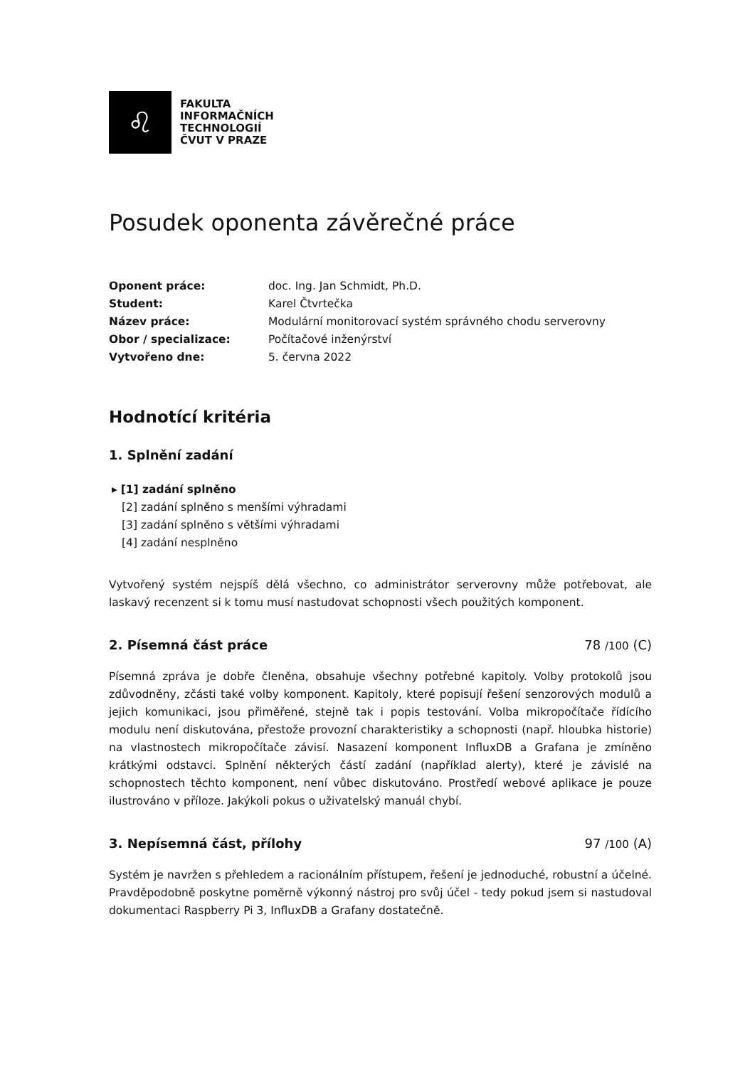♌
FAKULTA
INFORMAČNÍCH
TECHNOLOGIÍ
ČVUT V PRAZE
Posudek oponenta závěrečné práce
Oponent práce: doc. Ing. Jan Schmidt, Ph.D.
Student: Karel Čtvrtečka
Název práce: Modulární monitorovací systém správného chodu serverovny
Obor / specializace: Počítačové inženýrství
Vytvořeno dne: 5. června 2022
Hodnotící kritéria
1. Splnění zadání
▸ [1] zadání splněno
[2] zadání splněno s menšími výhradami
[3] zadání splněno s většími výhradami
[4] zadání nesplněno
Vytvořený systém nejspíš dělá všechno, co administrátor serverovny může potřebovat, ale laskavý recenzent si k tomu musí nastudovat schopnosti všech použitých komponent.
2. Písemná část práce 78 /100 (C)
Písemná zpráva je dobře členěna, obsahuje všechny potřebné kapitoly. Volby protokolů jsou zdůvodněny, zčásti také volby komponent. Kapitoly, které popisují řešení senzorových modulů a jejich komunikaci, jsou přiměřené, stejně tak i popis testování. Volba mikropočítače řídícího modulu není diskutována, přestože provozní charakteristiky a schopnosti (např. hloubka historie) na vlastnostech mikropočítače závisí. Nasazení komponent InfluxDB a Grafana je zmíněno krátkými odstavci. Splnění některých částí zadání (například alerty), které je závislé na schopnostech těchto komponent, není vůbec diskutováno. Prostředí webové aplikace je pouze ilustrováno v příloze. Jakýkoli pokus o uživatelský manuál chybí.
3. Nepísemná část, přílohy 97 /100 (A)
Systém je navržen s přehledem a racionálním přístupem, řešení je jednoduché, robustní a účelné. Pravděpodobně poskytne poměrně výkonný nástroj pro svůj účel - tedy pokud jsem si nastudoval dokumentaci Raspberry Pi 3, InfluxDB a Grafany dostatečně.